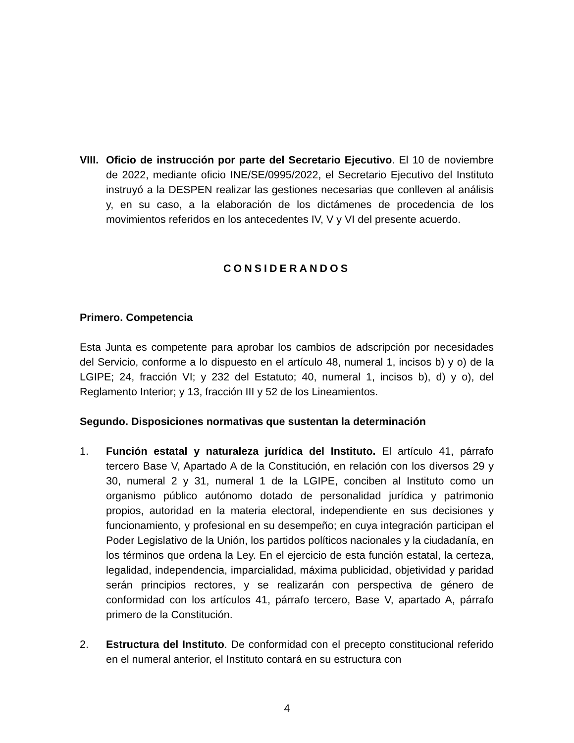VIII.
Oficio de instrucción por parte del Secretario Ejecutivo. El 10 de noviembre de 2022, mediante oficio INE/SE/0995/2022, el Secretario Ejecutivo del Instituto instruyó a la DESPEN realizar las gestiones necesarias que conlleven al análisis y, en su caso, a la elaboración de los dictámenes de procedencia de los movimientos referidos en los antecedentes IV, V y VI del presente acuerdo.
CONSIDERANDOS
Primero. Competencia
Esta Junta es competente para aprobar los cambios de adscripción por necesidades del Servicio, conforme a lo dispuesto en el artículo 48, numeral 1, incisos b) y o) de la LGIPE; 24, fracción VI; y 232 del Estatuto; 40, numeral 1, incisos b), d) y o), del Reglamento Interior; y 13, fracción III y 52 de los Lineamientos.
Segundo. Disposiciones normativas que sustentan la determinación
1. Función estatal y naturaleza jurídica del Instituto. El artículo 41, párrafo tercero Base V, Apartado A de la Constitución, en relación con los diversos 29 y 30, numeral 2 y 31, numeral 1 de la LGIPE, conciben al Instituto como un organismo público autónomo dotado de personalidad jurídica y patrimonio propios, autoridad en la materia electoral, independiente en sus decisiones y funcionamiento, y profesional en su desempeño; en cuya integración participan el Poder Legislativo de la Unión, los partidos políticos nacionales y la ciudadanía, en los términos que ordena la Ley. En el ejercicio de esta función estatal, la certeza, legalidad, independencia, imparcialidad, máxima publicidad, objetividad y paridad serán principios rectores, y se realizarán con perspectiva de género de conformidad con los artículos 41, párrafo tercero, Base V, apartado A, párrafo primero de la Constitución.
2. Estructura del Instituto. De conformidad con el precepto constitucional referido en el numeral anterior, el Instituto contará en su estructura con
4